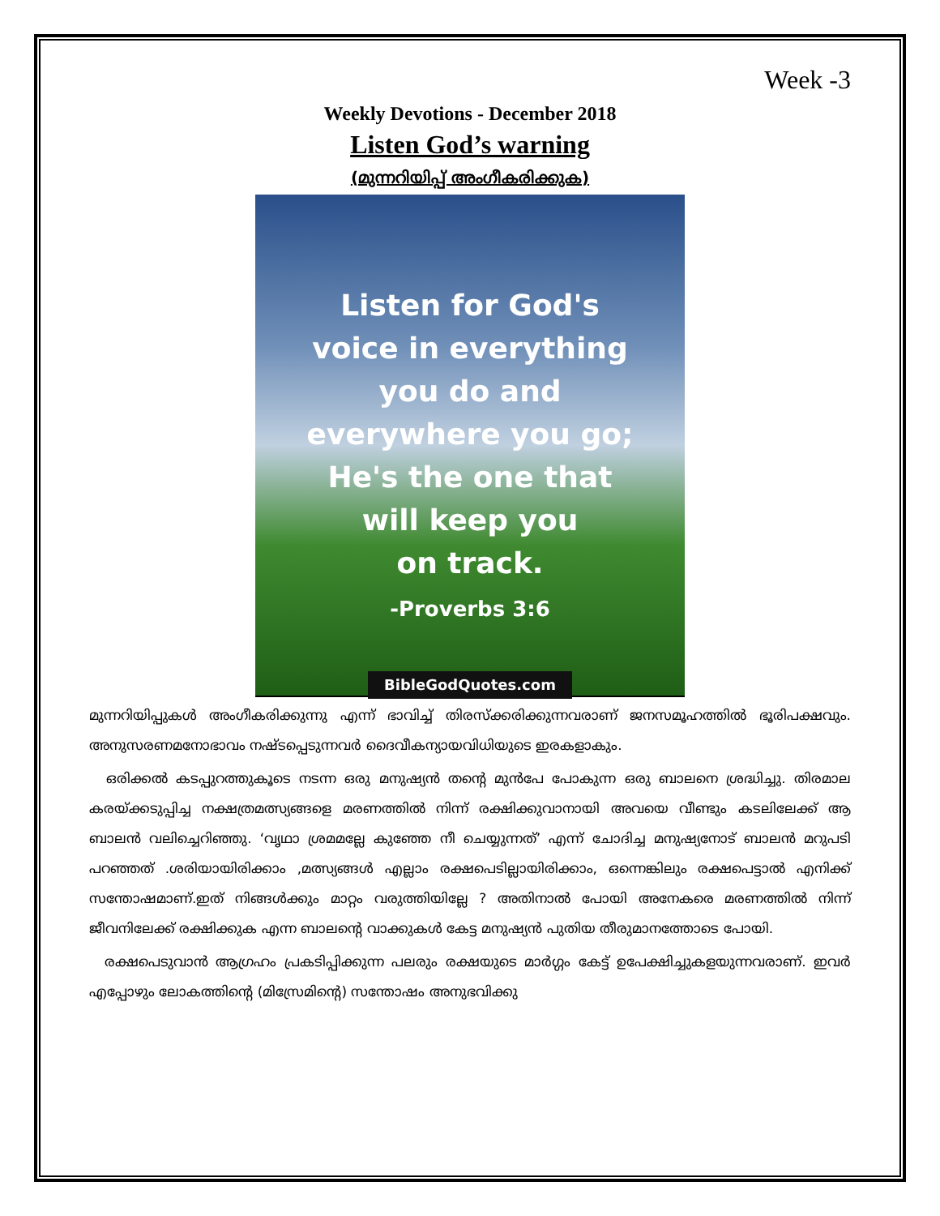Week -3
Weekly Devotions - December 2018
Listen God’s warning
(മുന്നറിയിപ്പ് അംഗീകരിക്കുക)
Listen for God's
voice in everything
you do and
everywhere you go;
He's the one that
will keep you
on track.
-Proverbs 3:6
BibleGodQuotes.com
മുന്നറിയിപ്പുകൾ അംഗീകരിക്കുന്നു എന്ന് ഭാവിച്ച് തിരസ്ക്കരിക്കുന്നവരാണ് ജനസമൂഹത്തിൽ ഭൂരിപക്ഷവും. അനുസരണമനോഭാവം നഷ്ടപ്പെടുന്നവർ ദൈവീകന്യായവിധിയുടെ ഇരകളാകും.
ഒരിക്കൽ കടപ്പുറത്തുകൂടെ നടന്ന ഒരു മനുഷ്യൻ തന്റെ മുൻപേ പോകുന്ന ഒരു ബാലനെ ശ്രദ്ധിച്ചു. തിരമാല കരയ്ക്കടുപ്പിച്ച നക്ഷത്രമത്സ്യങ്ങളെ മരണത്തിൽ നിന്ന് രക്ഷിക്കുവാനായി അവയെ വീണ്ടും കടലിലേക്ക് ആ ബാലൻ വലിച്ചെറിഞ്ഞു. ‘വൃഥാ ശ്രമമല്ലേ കുഞ്ഞേ നീ ചെയ്യുന്നത്’ എന്ന് ചോദിച്ച മനുഷ്യനോട് ബാലൻ മറുപടി പറഞ്ഞത് .ശരിയായിരിക്കാം ,മത്സ്യങ്ങൾ എല്ലാം രക്ഷപെടില്ലായിരിക്കാം, ഒന്നെങ്കിലും രക്ഷപെട്ടാൽ എനിക്ക് സന്തോഷമാണ്.ഇത് നിങ്ങൾക്കും മാറ്റം വരുത്തിയില്ലേ ? അതിനാൽ പോയി അനേകരെ മരണത്തിൽ നിന്ന് ജീവനിലേക്ക് രക്ഷിക്കുക എന്ന ബാലന്റെ വാക്കുകൾ കേട്ട മനുഷ്യൻ പുതിയ തീരുമാനത്തോടെ പോയി.
രക്ഷപെടുവാൻ ആഗ്രഹം പ്രകടിപ്പിക്കുന്ന പലരും രക്ഷയുടെ മാർഗ്ഗം കേട്ട് ഉപേക്ഷിച്ചുകളയുന്നവരാണ്. ഇവർ എപ്പോഴും ലോകത്തിന്റെ (മിസ്രേമിന്റെ) സന്തോഷം അനുഭവിക്കു